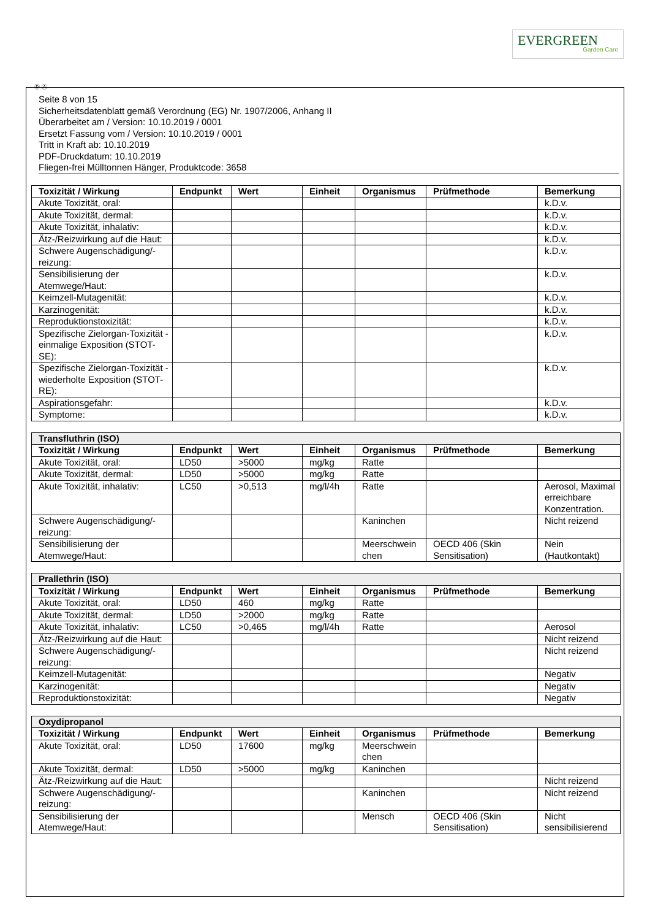EVERGREEN
Garden Care
Ⓓ Ⓐ
Seite 8 von 15
Sicherheitsdatenblatt gemäß Verordnung (EG) Nr. 1907/2006, Anhang II
Überarbeitet am / Version: 10.10.2019 / 0001
Ersetzt Fassung vom / Version: 10.10.2019 / 0001
Tritt in Kraft ab: 10.10.2019
PDF-Druckdatum: 10.10.2019
Fliegen-frei Mülltonnen Hänger, Produktcode: 3658
| Toxizität / Wirkung | Endpunkt | Wert | Einheit | Organismus | Prüfmethode | Bemerkung |
| --- | --- | --- | --- | --- | --- | --- |
| Akute Toxizität, oral: | | | | | | k.D.v. |
| Akute Toxizität, dermal: | | | | | | k.D.v. |
| Akute Toxizität, inhalativ: | | | | | | k.D.v. |
| Ätz-/Reizwirkung auf die Haut: | | | | | | k.D.v. |
| Schwere Augenschädigung/-reizung: | | | | | | k.D.v. |
| Sensibilisierung der Atemwege/Haut: | | | | | | k.D.v. |
| Keimzell-Mutagenität: | | | | | | k.D.v. |
| Karzinogenität: | | | | | | k.D.v. |
| Reproduktionstoxizität: | | | | | | k.D.v. |
| Spezifische Zielorgan-Toxizität - einmalige Exposition (STOT-SE): | | | | | | k.D.v. |
| Spezifische Zielorgan-Toxizität - wiederholte Exposition (STOT-RE): | | | | | | k.D.v. |
| Aspirationsgefahr: | | | | | | k.D.v. |
| Symptome: | | | | | | k.D.v. |
| Transfluthrin (ISO) | | | | | | |
| Toxizität / Wirkung | Endpunkt | Wert | Einheit | Organismus | Prüfmethode | Bemerkung |
| Akute Toxizität, oral: | LD50 | >5000 | mg/kg | Ratte | | |
| Akute Toxizität, dermal: | LD50 | >5000 | mg/kg | Ratte | | |
| Akute Toxizität, inhalativ: | LC50 | >0,513 | mg/l/4h | Ratte | | Aerosol, Maximal erreichbare Konzentration. |
| Schwere Augenschädigung/-reizung: | | | | Kaninchen | | Nicht reizend |
| Sensibilisierung der Atemwege/Haut: | | | | Meerschwein chen | OECD 406 (Skin Sensitisation) | Nein (Hautkontakt) |
| Prallethrin (ISO) | | | | | | |
| Toxizität / Wirkung | Endpunkt | Wert | Einheit | Organismus | Prüfmethode | Bemerkung |
| Akute Toxizität, oral: | LD50 | 460 | mg/kg | Ratte | | |
| Akute Toxizität, dermal: | LD50 | >2000 | mg/kg | Ratte | | |
| Akute Toxizität, inhalativ: | LC50 | >0,465 | mg/l/4h | Ratte | | Aerosol |
| Ätz-/Reizwirkung auf die Haut: | | | | | | Nicht reizend |
| Schwere Augenschädigung/-reizung: | | | | | | Nicht reizend |
| Keimzell-Mutagenität: | | | | | | Negativ |
| Karzinogenität: | | | | | | Negativ |
| Reproduktionstoxizität: | | | | | | Negativ |
| Oxydipropanol | | | | | | |
| Toxizität / Wirkung | Endpunkt | Wert | Einheit | Organismus | Prüfmethode | Bemerkung |
| Akute Toxizität, oral: | LD50 | 17600 | mg/kg | Meerschwein chen | | |
| Akute Toxizität, dermal: | LD50 | >5000 | mg/kg | Kaninchen | | |
| Ätz-/Reizwirkung auf die Haut: | | | | | | Nicht reizend |
| Schwere Augenschädigung/-reizung: | | | | Kaninchen | | Nicht reizend |
| Sensibilisierung der Atemwege/Haut: | | | | Mensch | OECD 406 (Skin Sensitisation) | Nicht sensibilisierend |